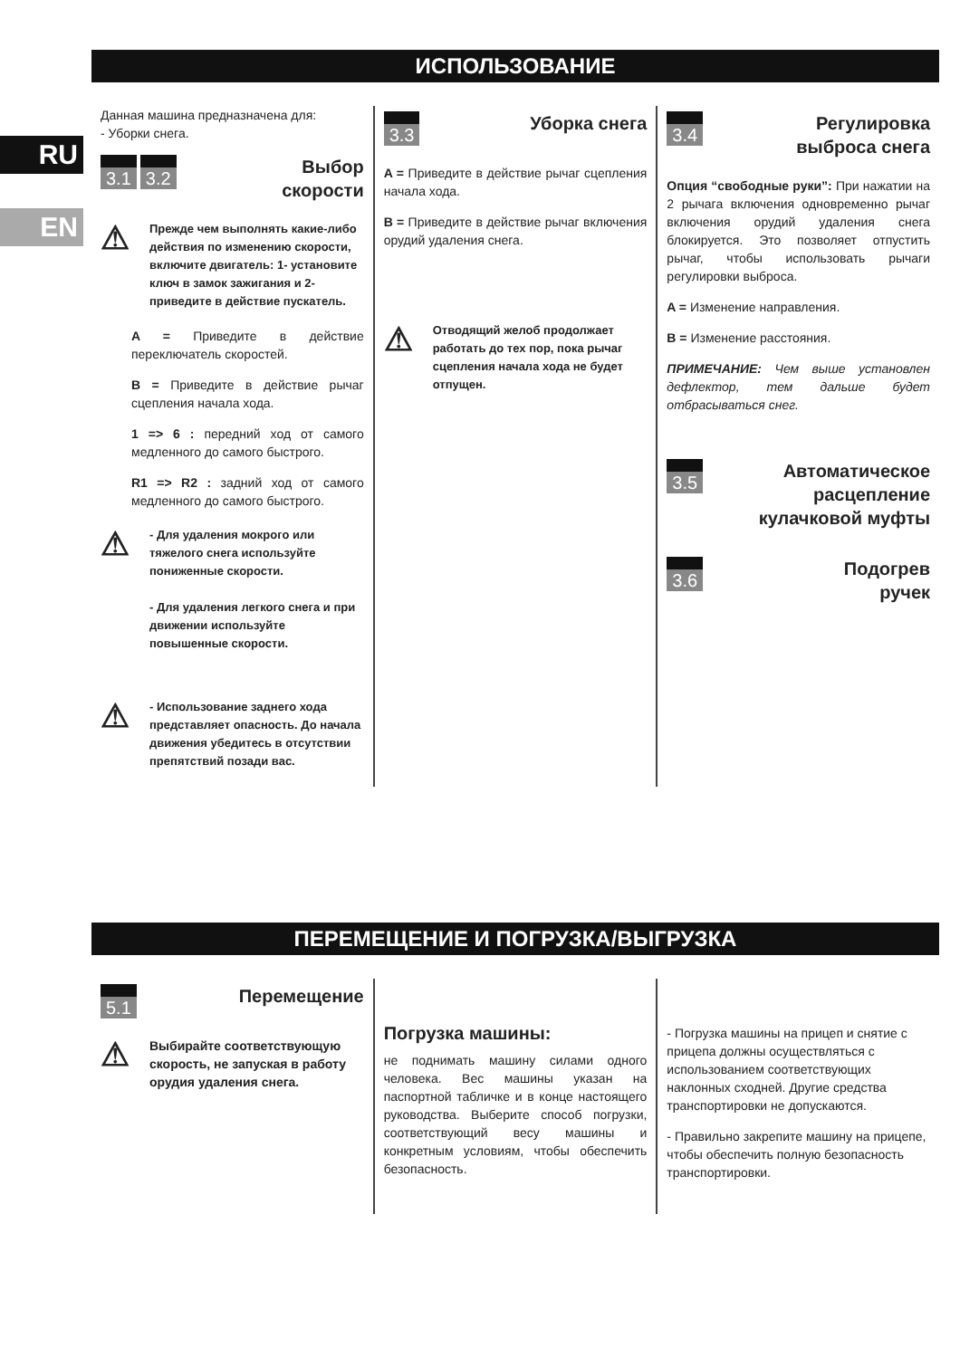RU
EN
ИСПОЛЬЗОВАНИЕ
Данная машина предназначена для:
- Уборки снега.
3.1 3.2
Выбор
скорости
⚠
Прежде чем выполнять какие-либо действия по изменению скорости, включите двигатель: 1- установите ключ в замок зажигания и 2- приведите в действие пускатель.
A = Приведите в действие переключатель скоростей.
B = Приведите в действие рычаг сцепления начала хода.
1 => 6 : передний ход от самого медленного до самого быстрого.
R1 => R2 : задний ход от самого медленного до самого быстрого.
⚠
- Для удаления мокрого или тяжелого снега используйте пониженные скорости.
- Для удаления легкого снега и при движении используйте повышенные скорости.
⚠
- Использование заднего хода представляет опасность. До начала движения убедитесь в отсутствии препятствий позади вас.
3.3
Уборка снега
A = Приведите в действие рычаг сцепления начала хода.
B = Приведите в действие рычаг включения орудий удаления снега.
⚠
Отводящий желоб продолжает работать до тех пор, пока рычаг сцепления начала хода не будет отпущен.
3.4
Регулировка
выброса снега
Опция “свободные руки”: При нажатии на 2 рычага включения одновременно рычаг включения орудий удаления снега блокируется. Это позволяет отпустить рычаг, чтобы использовать рычаги регулировки выброса.
A = Изменение направления.
B = Изменение расстояния.
ПРИМЕЧАНИЕ: Чем выше установлен дефлектор, тем дальше будет отбрасываться снег.
3.5
Автоматическое
расцепление
кулачковой муфты
3.6
Подогрев
ручек
ПЕРЕМЕЩЕНИЕ И ПОГРУЗКА/ВЫГРУЗКА
5.1
Перемещение
⚠
Выбирайте соответствующую скорость, не запуская в работу орудия удаления снега.
Погрузка машины:
не поднимать машину силами одного человека. Вес машины указан на паспортной табличке и в конце настоящего руководства. Выберите способ погрузки, соответствующий весу машины и конкретным условиям, чтобы обеспечить безопасность.
- Погрузка машины на прицеп и снятие с прицепа должны осуществляться с использованием соответствующих наклонных сходней. Другие средства транспортировки не допускаются.
- Правильно закрепите машину на прицепе, чтобы обеспечить полную безопасность транспортировки.